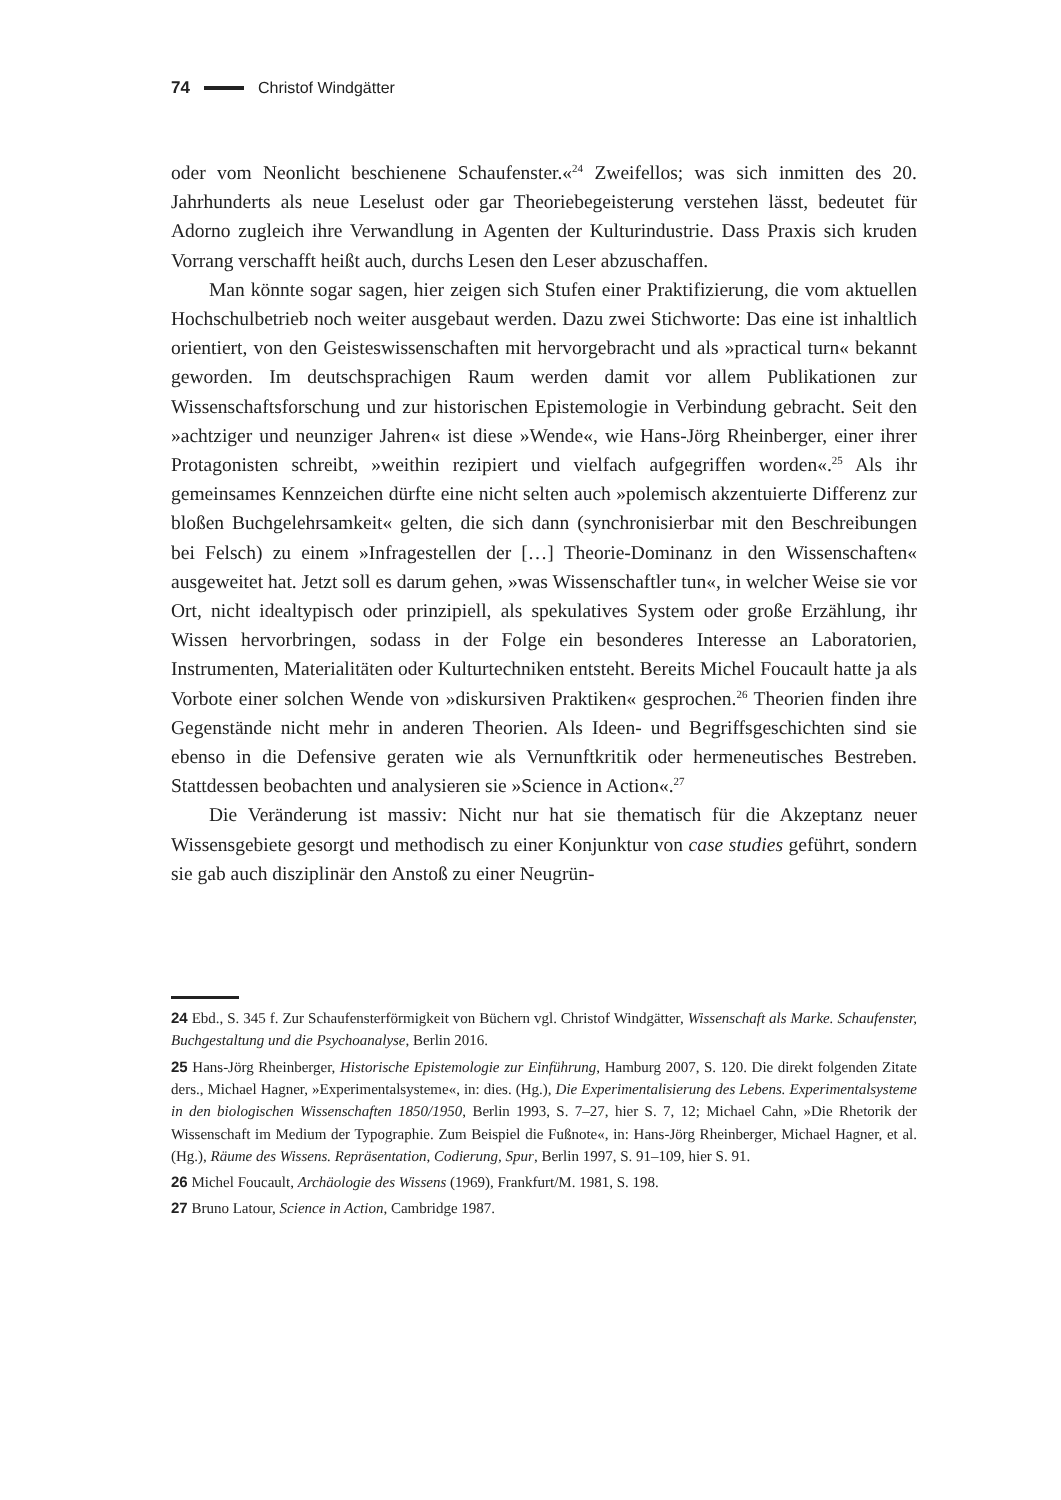74 Christof Windgätter
oder vom Neonlicht beschienene Schaufenster.«<sup>24</sup> Zweifellos; was sich inmitten des 20. Jahrhunderts als neue Leselust oder gar Theoriebegeisterung verstehen lässt, bedeutet für Adorno zugleich ihre Verwandlung in Agenten der Kulturindustrie. Dass Praxis sich kruden Vorrang verschafft heißt auch, durchs Lesen den Leser abzuschaffen.
Man könnte sogar sagen, hier zeigen sich Stufen einer Praktifizierung, die vom aktuellen Hochschulbetrieb noch weiter ausgebaut werden. Dazu zwei Stichworte: Das eine ist inhaltlich orientiert, von den Geisteswissenschaften mit hervorgebracht und als »practical turn« bekannt geworden. Im deutschsprachigen Raum werden damit vor allem Publikationen zur Wissenschaftsforschung und zur historischen Epistemologie in Verbindung gebracht. Seit den »achtziger und neunziger Jahren« ist diese »Wende«, wie Hans-Jörg Rheinberger, einer ihrer Protagonisten schreibt, »weithin rezipiert und vielfach aufgegriffen worden«.<sup>25</sup> Als ihr gemeinsames Kennzeichen dürfte eine nicht selten auch »polemisch akzentuierte Differenz zur bloßen Buchgelehrsamkeit« gelten, die sich dann (synchronisierbar mit den Beschreibungen bei Felsch) zu einem »Infragestellen der […] Theorie-Dominanz in den Wissenschaften« ausgeweitet hat. Jetzt soll es darum gehen, »was Wissenschaftler tun«, in welcher Weise sie vor Ort, nicht idealtypisch oder prinzipiell, als spekulatives System oder große Erzählung, ihr Wissen hervorbringen, sodass in der Folge ein besonderes Interesse an Laboratorien, Instrumenten, Materialitäten oder Kulturtechniken entsteht. Bereits Michel Foucault hatte ja als Vorbote einer solchen Wende von »diskursiven Praktiken« gesprochen.<sup>26</sup> Theorien finden ihre Gegenstände nicht mehr in anderen Theorien. Als Ideen- und Begriffsgeschichten sind sie ebenso in die Defensive geraten wie als Vernunftkritik oder hermeneutisches Bestreben. Stattdessen beobachten und analysieren sie »Science in Action«.<sup>27</sup>
Die Veränderung ist massiv: Nicht nur hat sie thematisch für die Akzeptanz neuer Wissensgebiete gesorgt und methodisch zu einer Konjunktur von case studies geführt, sondern sie gab auch disziplinär den Anstoß zu einer Neugrün-
24 Ebd., S. 345 f. Zur Schaufensterförmigkeit von Büchern vgl. Christof Windgätter, Wissenschaft als Marke. Schaufenster, Buchgestaltung und die Psychoanalyse, Berlin 2016.
25 Hans-Jörg Rheinberger, Historische Epistemologie zur Einführung, Hamburg 2007, S. 120. Die direkt folgenden Zitate ders., Michael Hagner, »Experimentalsysteme«, in: dies. (Hg.), Die Experimentalisierung des Lebens. Experimentalsysteme in den biologischen Wissenschaften 1850/1950, Berlin 1993, S. 7–27, hier S. 7, 12; Michael Cahn, »Die Rhetorik der Wissenschaft im Medium der Typographie. Zum Beispiel die Fußnote«, in: Hans-Jörg Rheinberger, Michael Hagner, et al. (Hg.), Räume des Wissens. Repräsentation, Codierung, Spur, Berlin 1997, S. 91–109, hier S. 91.
26 Michel Foucault, Archäologie des Wissens (1969), Frankfurt/M. 1981, S. 198.
27 Bruno Latour, Science in Action, Cambridge 1987.